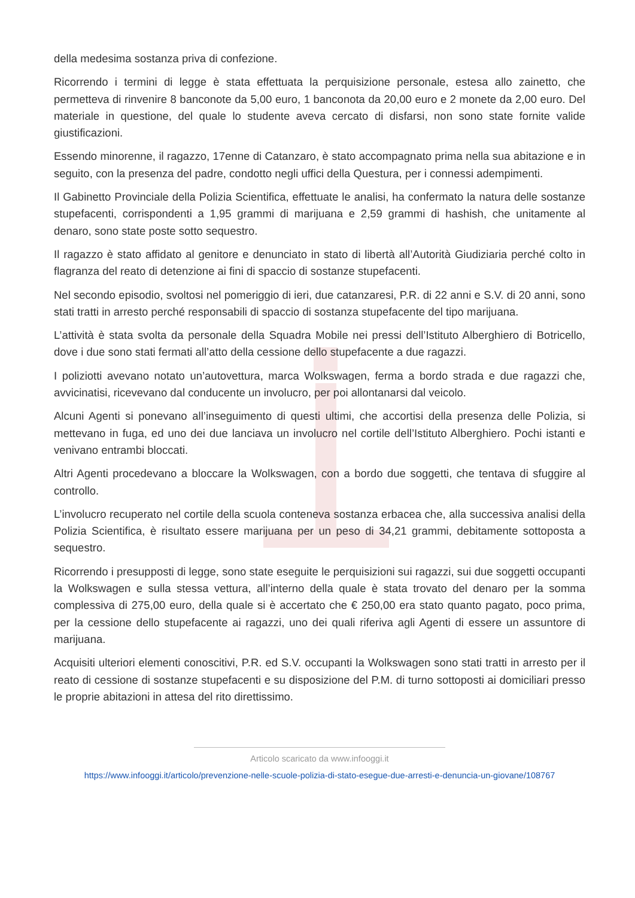della medesima sostanza priva di confezione.
Ricorrendo i termini di legge è stata effettuata la perquisizione personale, estesa allo zainetto, che permetteva di rinvenire 8 banconote da 5,00 euro, 1 banconota da 20,00 euro e 2 monete da 2,00 euro. Del materiale in questione, del quale lo studente aveva cercato di disfarsi, non sono state fornite valide giustificazioni.
Essendo minorenne, il ragazzo, 17enne di Catanzaro, è stato accompagnato prima nella sua abitazione e in seguito, con la presenza del padre, condotto negli uffici della Questura, per i connessi adempimenti.
Il Gabinetto Provinciale della Polizia Scientifica, effettuate le analisi, ha confermato la natura delle sostanze stupefacenti, corrispondenti a 1,95 grammi di marijuana e 2,59 grammi di hashish, che unitamente al denaro, sono state poste sotto sequestro.
Il ragazzo è stato affidato al genitore e denunciato in stato di libertà all’Autorità Giudiziaria perché colto in flagranza del reato di detenzione ai fini di spaccio di sostanze stupefacenti.
Nel secondo episodio, svoltosi nel pomeriggio di ieri, due catanzaresi, P.R. di 22 anni e S.V. di 20 anni, sono stati tratti in arresto perché responsabili di spaccio di sostanza stupefacente del tipo marijuana.
L’attività è stata svolta da personale della Squadra Mobile nei pressi dell’Istituto Alberghiero di Botricello, dove i due sono stati fermati all’atto della cessione dello stupefacente a due ragazzi.
I poliziotti avevano notato un’autovettura, marca Wolkswagen, ferma a bordo strada e due ragazzi che, avvicinatisi, ricevevano dal conducente un involucro, per poi allontanarsi dal veicolo.
Alcuni Agenti si ponevano all’inseguimento di questi ultimi, che accortisi della presenza delle Polizia, si mettevano in fuga, ed uno dei due lanciava un involucro nel cortile dell’Istituto Alberghiero. Pochi istanti e venivano entrambi bloccati.
Altri Agenti procedevano a bloccare la Wolkswagen, con a bordo due soggetti, che tentava di sfuggire al controllo.
L’involucro recuperato nel cortile della scuola conteneva sostanza erbacea che, alla successiva analisi della Polizia Scientifica, è risultato essere marijuana per un peso di 34,21 grammi, debitamente sottoposta a sequestro.
Ricorrendo i presupposti di legge, sono state eseguite le perquisizioni sui ragazzi, sui due soggetti occupanti la Wolkswagen e sulla stessa vettura, all’interno della quale è stata trovato del denaro per la somma complessiva di 275,00 euro, della quale si è accertato che € 250,00 era stato quanto pagato, poco prima, per la cessione dello stupefacente ai ragazzi, uno dei quali riferiva agli Agenti di essere un assuntore di marijuana.
Acquisiti ulteriori elementi conoscitivi, P.R. ed S.V. occupanti la Wolkswagen sono stati tratti in arresto per il reato di cessione di sostanze stupefacenti e su disposizione del P.M. di turno sottoposti ai domiciliari presso le proprie abitazioni in attesa del rito direttissimo.
Articolo scaricato da www.infooggi.it
https://www.infooggi.it/articolo/prevenzione-nelle-scuole-polizia-di-stato-esegue-due-arresti-e-denuncia-un-giovane/108767